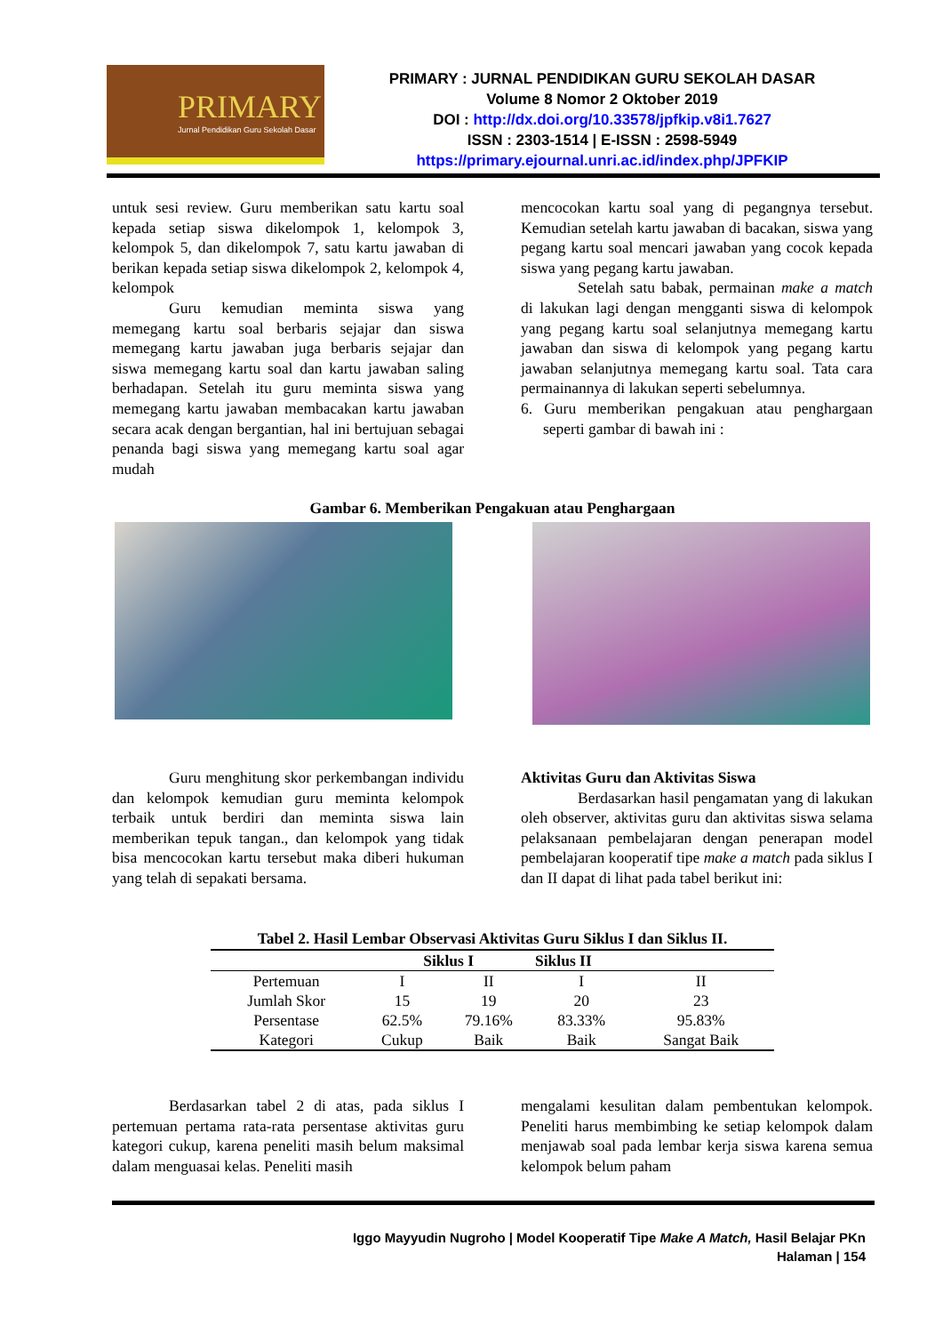PRIMARY
Jurnal Pendidikan Guru Sekolah Dasar
PRIMARY : JURNAL PENDIDIKAN GURU SEKOLAH DASAR
Volume 8 Nomor 2 Oktober 2019
DOI : http://dx.doi.org/10.33578/jpfkip.v8i1.7627
ISSN : 2303-1514 | E-ISSN : 2598-5949
https://primary.ejournal.unri.ac.id/index.php/JPFKIP
untuk sesi review. Guru memberikan satu kartu soal kepada setiap siswa dikelompok 1, kelompok 3, kelompok 5, dan dikelompok 7, satu kartu jawaban di berikan kepada setiap siswa dikelompok 2, kelompok 4, kelompok
Guru kemudian meminta siswa yang memegang kartu soal berbaris sejajar dan siswa memegang kartu jawaban juga berbaris sejajar dan siswa memegang kartu soal dan kartu jawaban saling berhadapan. Setelah itu guru meminta siswa yang memegang kartu jawaban membacakan kartu jawaban secara acak dengan bergantian, hal ini bertujuan sebagai penanda bagi siswa yang memegang kartu soal agar mudah
mencocokan kartu soal yang di pegangnya tersebut. Kemudian setelah kartu jawaban di bacakan, siswa yang pegang kartu soal mencari jawaban yang cocok kepada siswa yang pegang kartu jawaban.
Setelah satu babak, permainan make a match di lakukan lagi dengan mengganti siswa di kelompok yang pegang kartu soal selanjutnya memegang kartu jawaban dan siswa di kelompok yang pegang kartu jawaban selanjutnya memegang kartu soal. Tata cara permainannya di lakukan seperti sebelumnya.
6. Guru memberikan pengakuan atau penghargaan seperti gambar di bawah ini :
Gambar 6. Memberikan Pengakuan atau Penghargaan
Guru menghitung skor perkembangan individu dan kelompok kemudian guru meminta kelompok terbaik untuk berdiri dan meminta siswa lain memberikan tepuk tangan., dan kelompok yang tidak bisa mencocokan kartu tersebut maka diberi hukuman yang telah di sepakati bersama.
Aktivitas Guru dan Aktivitas Siswa
Berdasarkan hasil pengamatan yang di lakukan oleh observer, aktivitas guru dan aktivitas siswa selama pelaksanaan pembelajaran dengan penerapan model pembelajaran kooperatif tipe make a match pada siklus I dan II dapat di lihat pada tabel berikut ini:
Tabel 2. Hasil Lembar Observasi Aktivitas Guru Siklus I dan Siklus II.
| | Siklus I | | Siklus II | |
| --- | --- | --- | --- | --- |
| Pertemuan | I | II | I | II |
| Jumlah Skor | 15 | 19 | 20 | 23 |
| Persentase | 62.5% | 79.16% | 83.33% | 95.83% |
| Kategori | Cukup | Baik | Baik | Sangat Baik |
Berdasarkan tabel 2 di atas, pada siklus I pertemuan pertama rata-rata persentase aktivitas guru kategori cukup, karena peneliti masih belum maksimal dalam menguasai kelas. Peneliti masih
mengalami kesulitan dalam pembentukan kelompok. Peneliti harus membimbing ke setiap kelompok dalam menjawab soal pada lembar kerja siswa karena semua kelompok belum paham
Iggo Mayyudin Nugroho | Model Kooperatif Tipe Make A Match, Hasil Belajar PKn
Halaman | 154